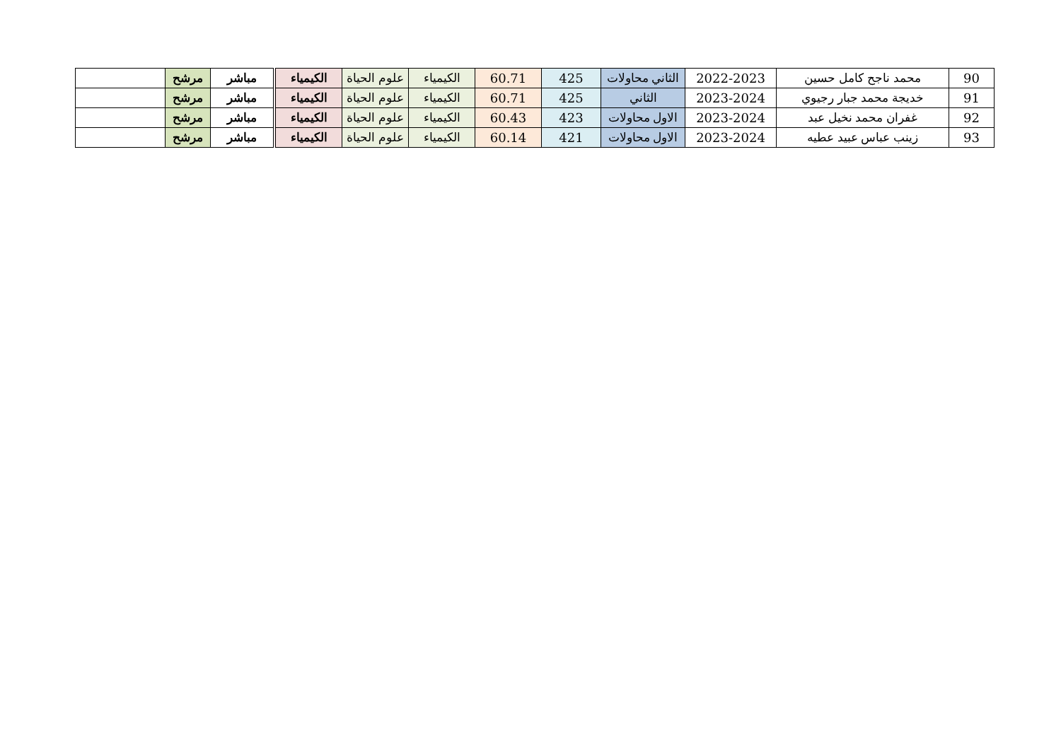| 90 | محمد ناجح كامل حسين | 2022-2023 | الثاني محاولات | 425 | 60.71 | الكيمياء | علوم الحياة | الكيمياء | مباشر | مرشح | |
| 91 | خديجة محمد جبار رجيوي | 2023-2024 | الثاني | 425 | 60.71 | الكيمياء | علوم الحياة | الكيمياء | مباشر | مرشح | |
| 92 | غفران محمد نخيل عبد | 2023-2024 | الاول محاولات | 423 | 60.43 | الكيمياء | علوم الحياة | الكيمياء | مباشر | مرشح | |
| 93 | زينب عباس عبيد عطيه | 2023-2024 | الاول محاولات | 421 | 60.14 | الكيمياء | علوم الحياة | الكيمياء | مباشر | مرشح | |